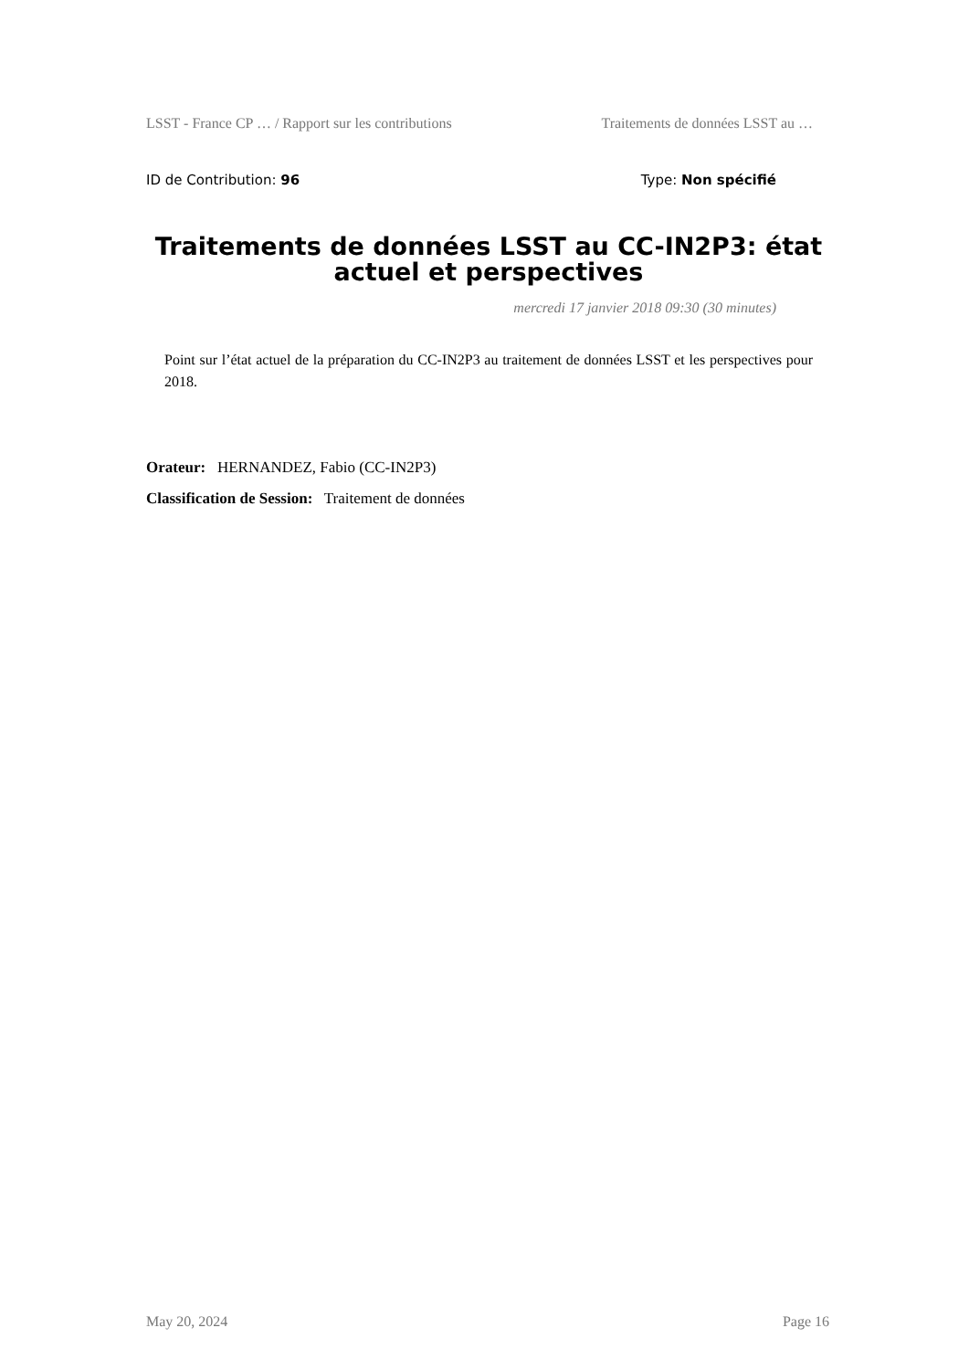LSST - France CP … / Rapport sur les contributions Traitements de données LSST au …
ID de Contribution: 96 Type: Non spécifié
Traitements de données LSST au CC-IN2P3: état actuel et perspectives
mercredi 17 janvier 2018 09:30 (30 minutes)
Point sur l’état actuel de la préparation du CC-IN2P3 au traitement de données LSST et les perspectives pour 2018.
Orateur: HERNANDEZ, Fabio (CC-IN2P3)
Classification de Session: Traitement de données
May 20, 2024 Page 16